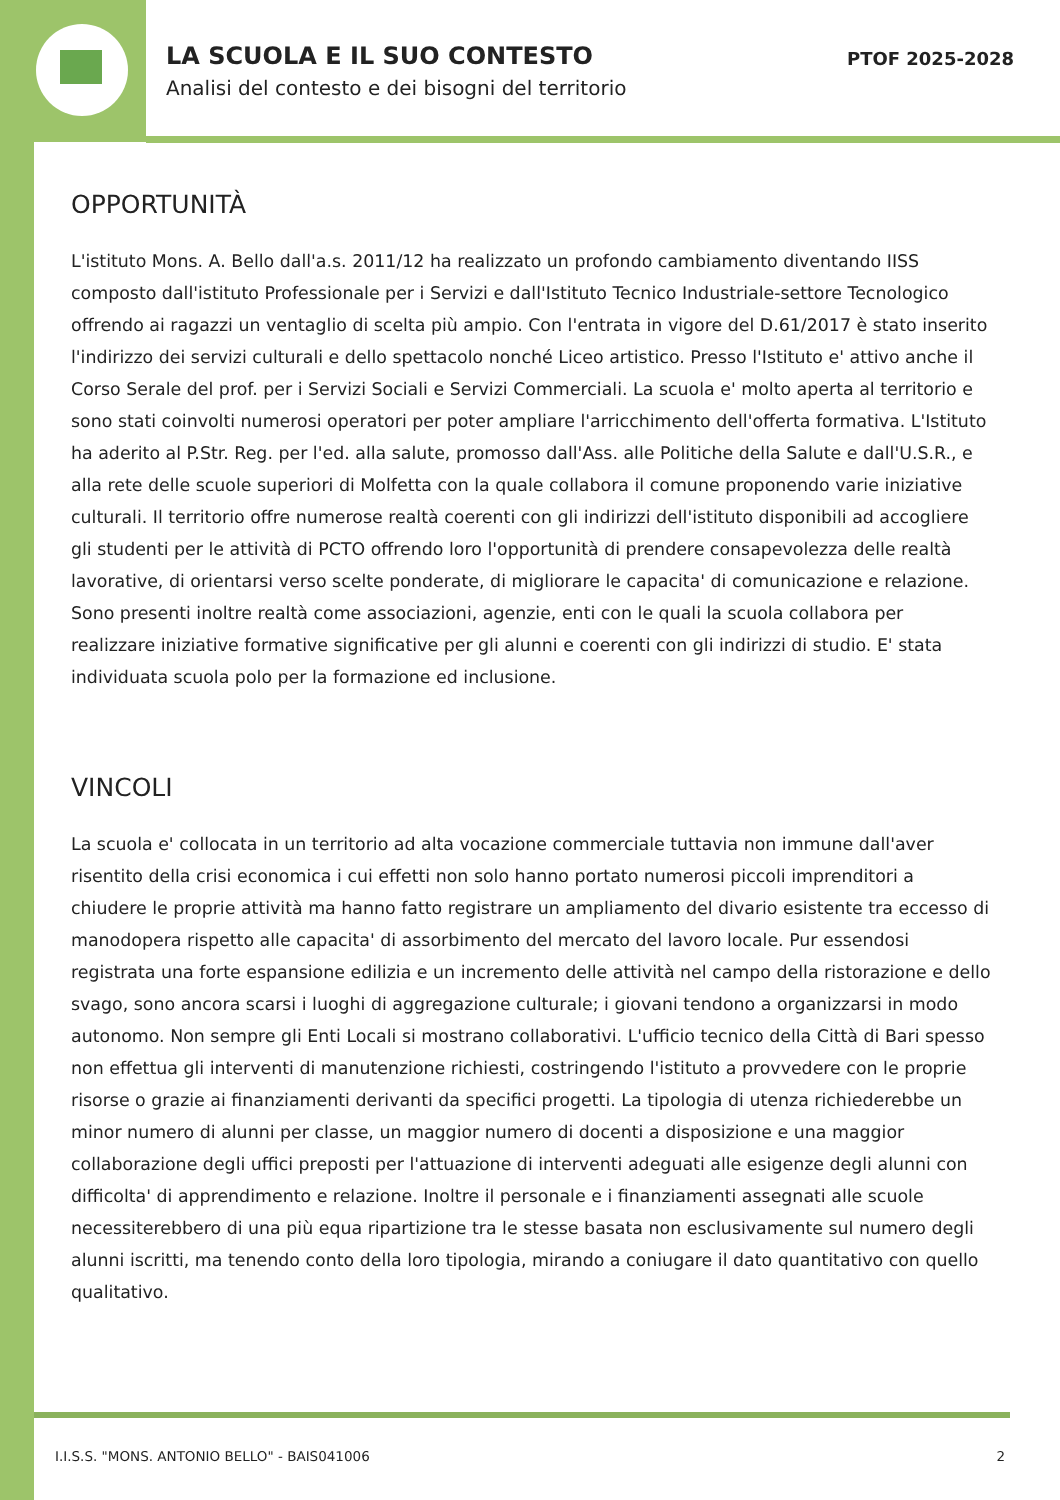LA SCUOLA E IL SUO CONTESTO
Analisi del contesto e dei bisogni del territorio
PTOF 2025-2028
OPPORTUNITÀ
L'istituto Mons. A. Bello dall'a.s. 2011/12 ha realizzato un profondo cambiamento diventando IISS composto dall'istituto Professionale per i Servizi e dall'Istituto Tecnico Industriale-settore Tecnologico offrendo ai ragazzi un ventaglio di scelta più ampio. Con l'entrata in vigore del D.61/2017 è stato inserito l'indirizzo dei servizi culturali e dello spettacolo nonché Liceo artistico. Presso l'Istituto e' attivo anche il Corso Serale del prof. per i Servizi Sociali e Servizi Commerciali. La scuola e' molto aperta al territorio e sono stati coinvolti numerosi operatori per poter ampliare l'arricchimento dell'offerta formativa. L'Istituto ha aderito al P.Str. Reg. per l'ed. alla salute, promosso dall'Ass. alle Politiche della Salute e dall'U.S.R., e alla rete delle scuole superiori di Molfetta con la quale collabora il comune proponendo varie iniziative culturali. Il territorio offre numerose realtà coerenti con gli indirizzi dell'istituto disponibili ad accogliere gli studenti per le attività di PCTO offrendo loro l'opportunità di prendere consapevolezza delle realtà lavorative, di orientarsi verso scelte ponderate, di migliorare le capacita' di comunicazione e relazione. Sono presenti inoltre realtà come associazioni, agenzie, enti con le quali la scuola collabora per realizzare iniziative formative significative per gli alunni e coerenti con gli indirizzi di studio. E' stata individuata scuola polo per la formazione ed inclusione.
VINCOLI
La scuola e' collocata in un territorio ad alta vocazione commerciale tuttavia non immune dall'aver risentito della crisi economica i cui effetti non solo hanno portato numerosi piccoli imprenditori a chiudere le proprie attività ma hanno fatto registrare un ampliamento del divario esistente tra eccesso di manodopera rispetto alle capacita' di assorbimento del mercato del lavoro locale. Pur essendosi registrata una forte espansione edilizia e un incremento delle attività nel campo della ristorazione e dello svago, sono ancora scarsi i luoghi di aggregazione culturale; i giovani tendono a organizzarsi in modo autonomo. Non sempre gli Enti Locali si mostrano collaborativi. L'ufficio tecnico della Città di Bari spesso non effettua gli interventi di manutenzione richiesti, costringendo l'istituto a provvedere con le proprie risorse o grazie ai finanziamenti derivanti da specifici progetti. La tipologia di utenza richiederebbe un minor numero di alunni per classe, un maggior numero di docenti a disposizione e una maggior collaborazione degli uffici preposti per l'attuazione di interventi adeguati alle esigenze degli alunni con difficolta' di apprendimento e relazione. Inoltre il personale e i finanziamenti assegnati alle scuole necessiterebbero di una più equa ripartizione tra le stesse basata non esclusivamente sul numero degli alunni iscritti, ma tenendo conto della loro tipologia, mirando a coniugare il dato quantitativo con quello qualitativo.
I.I.S.S. "MONS. ANTONIO BELLO" - BAIS041006 2